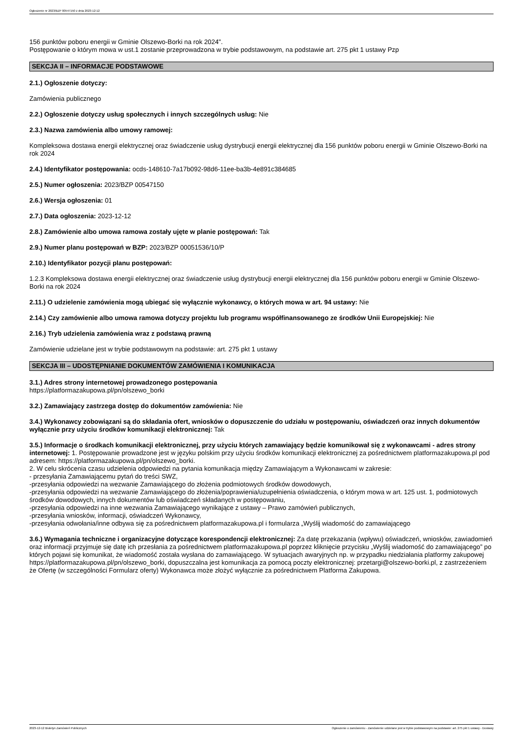Ogłoszenie nr 2023/BZP 00547150 z dnia 2023-12-12
156 punktów poboru energii w Gminie Olszewo-Borki na rok 2024".
Postępowanie o którym mowa w ust.1 zostanie przeprowadzona w trybie podstawowym, na podstawie art. 275 pkt 1 ustawy Pzp
SEKCJA II – INFORMACJE PODSTAWOWE
2.1.) Ogłoszenie dotyczy:
Zamówienia publicznego
2.2.) Ogłoszenie dotyczy usług społecznych i innych szczególnych usług: Nie
2.3.) Nazwa zamówienia albo umowy ramowej:
Kompleksowa dostawa energii elektrycznej oraz świadczenie usług dystrybucji energii elektrycznej dla 156 punktów poboru energii w Gminie Olszewo-Borki na rok 2024
2.4.) Identyfikator postępowania: ocds-148610-7a17b092-98d6-11ee-ba3b-4e891c384685
2.5.) Numer ogłoszenia: 2023/BZP 00547150
2.6.) Wersja ogłoszenia: 01
2.7.) Data ogłoszenia: 2023-12-12
2.8.) Zamówienie albo umowa ramowa zostały ujęte w planie postępowań: Tak
2.9.) Numer planu postępowań w BZP: 2023/BZP 00051536/10/P
2.10.) Identyfikator pozycji planu postępowań:
1.2.3 Kompleksowa dostawa energii elektrycznej oraz świadczenie usług dystrybucji energii elektrycznej dla 156 punktów poboru energii w Gminie Olszewo-Borki na rok 2024
2.11.) O udzielenie zamówienia mogą ubiegać się wyłącznie wykonawcy, o których mowa w art. 94 ustawy: Nie
2.14.) Czy zamówienie albo umowa ramowa dotyczy projektu lub programu współfinansowanego ze środków Unii Europejskiej: Nie
2.16.) Tryb udzielenia zamówienia wraz z podstawą prawną
Zamówienie udzielane jest w trybie podstawowym na podstawie: art. 275 pkt 1 ustawy
SEKCJA III – UDOSTĘPNIANIE DOKUMENTÓW ZAMÓWIENIA I KOMUNIKACJA
3.1.) Adres strony internetowej prowadzonego postępowania
https://platformazakupowa.pl/pn/olszewo_borki
3.2.) Zamawiający zastrzega dostęp do dokumentów zamówienia: Nie
3.4.) Wykonawcy zobowiązani są do składania ofert, wniosków o dopuszczenie do udziału w postępowaniu, oświadczeń oraz innych dokumentów wyłącznie przy użyciu środków komunikacji elektronicznej: Tak
3.5.) Informacje o środkach komunikacji elektronicznej, przy użyciu których zamawiający będzie komunikował się z wykonawcami - adres strony internetowej: 1. Postępowanie prowadzone jest w języku polskim przy użyciu środków komunikacji elektronicznej za pośrednictwem platformazakupowa.pl pod adresem: https://platformazakupowa.pl/pn/olszewo_borki.
2. W celu skrócenia czasu udzielenia odpowiedzi na pytania komunikacja między Zamawiającym a Wykonawcami w zakresie:
- przesyłania Zamawiającemu pytań do treści SWZ,
-przesyłania odpowiedzi na wezwanie Zamawiającego do złożenia podmiotowych środków dowodowych,
-przesyłania odpowiedzi na wezwanie Zamawiającego do złożenia/poprawienia/uzupełnienia oświadczenia, o którym mowa w art. 125 ust. 1, podmiotowych środków dowodowych, innych dokumentów lub oświadczeń składanych w postępowaniu,
-przesyłania odpowiedzi na inne wezwania Zamawiającego wynikające z ustawy – Prawo zamówień publicznych,
-przesyłania wniosków, informacji, oświadczeń Wykonawcy,
-przesyłania odwołania/inne odbywa się za pośrednictwem platformazakupowa.pl i formularza „Wyślij wiadomość do zamawiającego
3.6.) Wymagania techniczne i organizacyjne dotyczące korespondencji elektronicznej: Za datę przekazania (wpływu) oświadczeń, wniosków, zawiadomień oraz informacji przyjmuje się datę ich przesłania za pośrednictwem platformazakupowa.pl poprzez kliknięcie przycisku „Wyślij wiadomość do zamawiającego” po których pojawi się komunikat, że wiadomość została wysłana do zamawiającego. W sytuacjach awaryjnych np. w przypadku niedziałania platformy zakupowej https://platformazakupowa.pl/pn/olszewo_borki, dopuszczalna jest komunikacja za pomocą poczty elektronicznej: przetargi@olszewo-borki.pl, z zastrzeżeniem że Ofertę (w szczególności Formularz oferty) Wykonawca może złożyć wyłącznie za pośrednictwem Platforma Zakupowa.
2023-12-12 Biuletyn Zamówień Publicznych Ogłoszenie o zamówieniu - Zamówienie udzielane jest w trybie podstawowym na podstawie: art. 275 pkt 1 ustawy - Dostawy